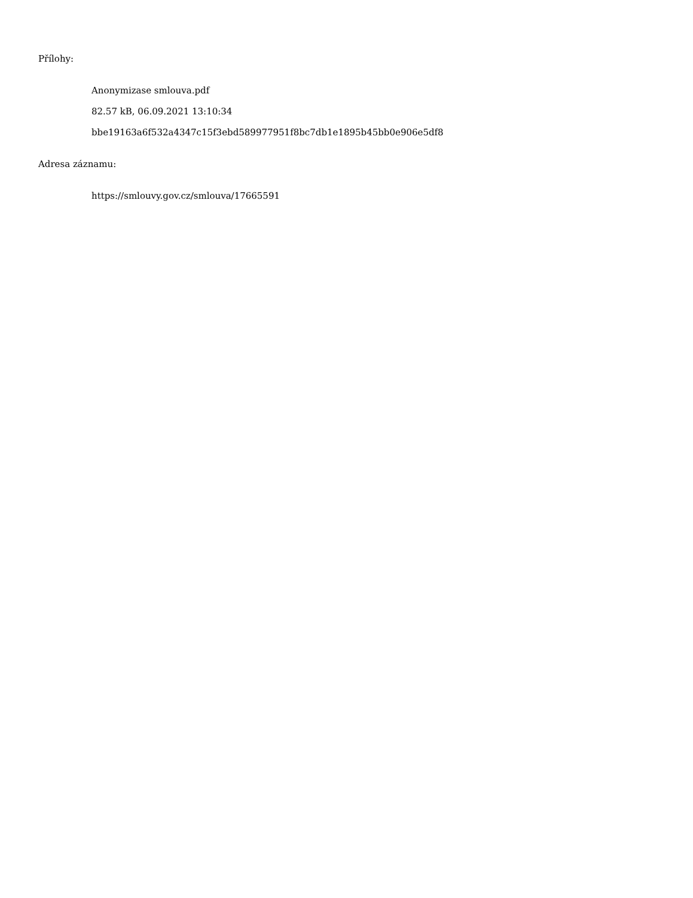Přílohy:
Anonymizase smlouva.pdf
82.57 kB, 06.09.2021 13:10:34
bbe19163a6f532a4347c15f3ebd589977951f8bc7db1e1895b45bb0e906e5df8
Adresa záznamu:
https://smlouvy.gov.cz/smlouva/17665591